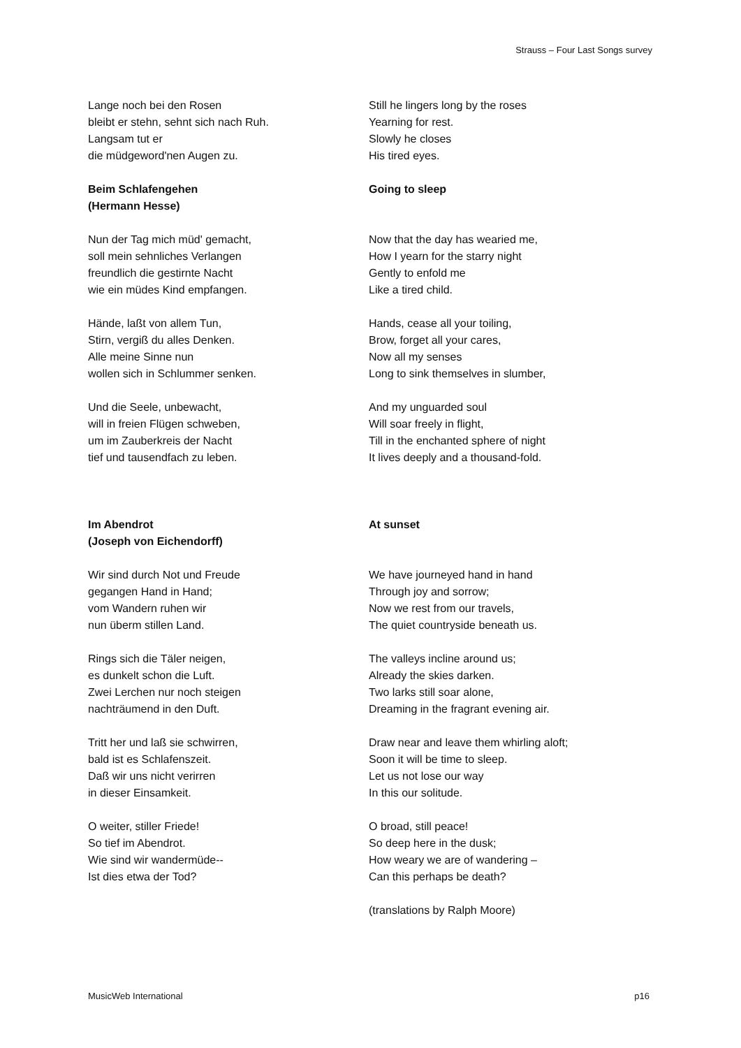Strauss – Four Last Songs survey
Lange noch bei den Rosen
bleibt er stehn, sehnt sich nach Ruh.
Langsam tut er
die müdgeword'nen Augen zu.
Beim Schlafengehen
(Hermann Hesse)
Nun der Tag mich müd' gemacht,
soll mein sehnliches Verlangen
freundlich die gestirnte Nacht
wie ein müdes Kind empfangen.
Hände, laßt von allem Tun,
Stirn, vergiß du alles Denken.
Alle meine Sinne nun
wollen sich in Schlummer senken.
Und die Seele, unbewacht,
will in freien Flügen schweben,
um im Zauberkreis der Nacht
tief und tausendfach zu leben.
Im Abendrot
(Joseph von Eichendorff)
Wir sind durch Not und Freude
gegangen Hand in Hand;
vom Wandern ruhen wir
nun überm stillen Land.
Rings sich die Täler neigen,
es dunkelt schon die Luft.
Zwei Lerchen nur noch steigen
nachträumend in den Duft.
Tritt her und laß sie schwirren,
bald ist es Schlafenszeit.
Daß wir uns nicht verirren
in dieser Einsamkeit.
O weiter, stiller Friede!
So tief im Abendrot.
Wie sind wir wandermüde--
Ist dies etwa der Tod?
Still he lingers long by the roses
Yearning for rest.
Slowly he closes
His tired eyes.
Going to sleep
Now that the day has wearied me,
How I yearn for the starry night
Gently to enfold me
Like a tired child.
Hands, cease all your toiling,
Brow, forget all your cares,
Now all my senses
Long to sink themselves in slumber,
And my unguarded soul
Will soar freely in flight,
Till in the enchanted sphere of night
It lives deeply and a thousand-fold.
At sunset
We have journeyed hand in hand
Through joy and sorrow;
Now we rest from our travels,
The quiet countryside beneath us.
The valleys incline around us;
Already the skies darken.
Two larks still soar alone,
Dreaming in the fragrant evening air.
Draw near and leave them whirling aloft;
Soon it will be time to sleep.
Let us not lose our way
In this our solitude.
O broad, still peace!
So deep here in the dusk;
How weary we are of wandering –
Can this perhaps be death?
(translations by Ralph Moore)
MusicWeb International p16